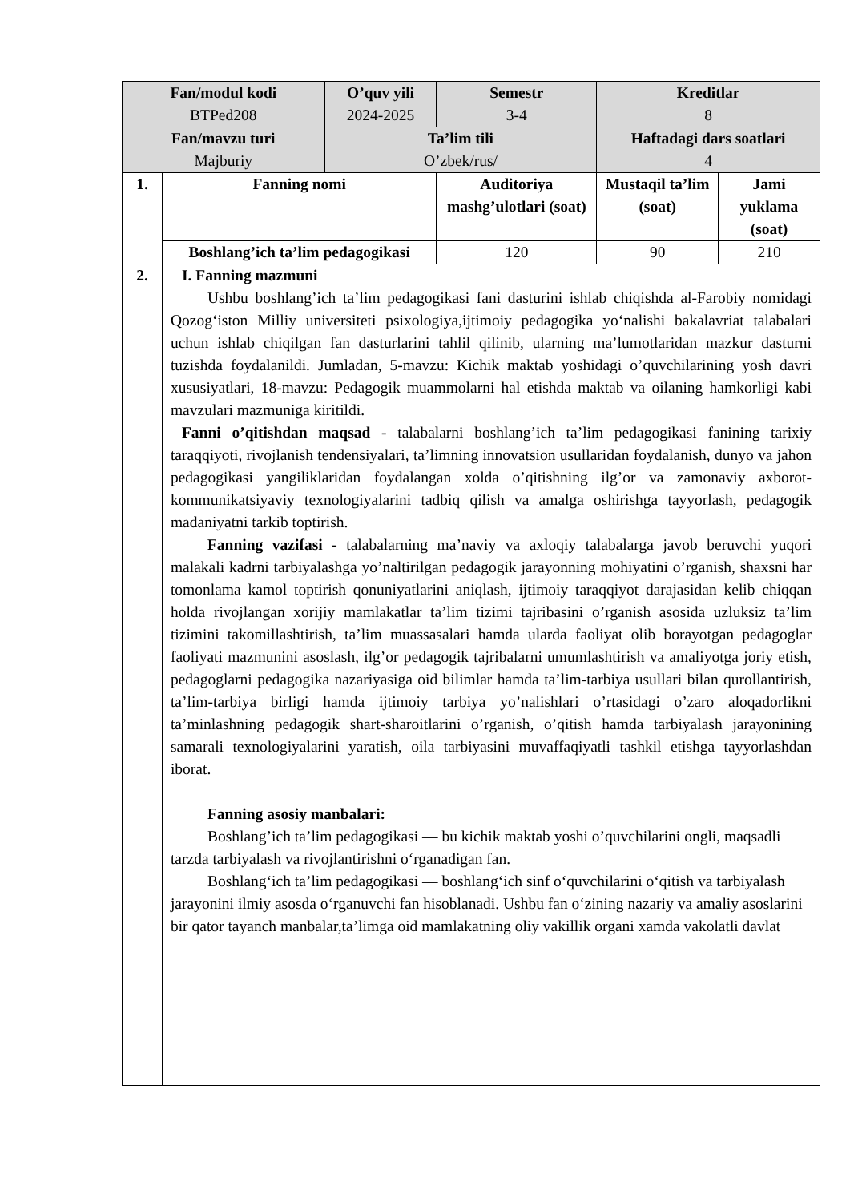| Fan/modul kodi BTPed208 | | O’quv yili 2024-2025 | Semestr 3-4 | Kreditlar 8 | |
| Fan/mavzu turi Majburiy | | Ta’lim tili O’zbek/rus/ | | Haftadagi dars soatlari 4 | |
| 1. | Fanning nomi | | Auditoriya mashg’ulotlari (soat) | Mustaqil ta’lim (soat) | Jami yuklama (soat) |
| | Boshlang’ich ta’lim pedagogikasi | | 120 | 90 | 210 |
| 2. | I. Fanning mazmuni Ushbu boshlang’ich ta’lim pedagogikasi fani dasturini ishlab chiqishda al-Farobiy nomidagi Qozog‘iston Milliy universiteti psixologiya,ijtimoiy pedagogika yo‘nalishi bakalavriat talabalari uchun ishlab chiqilgan fan dasturlarini tahlil qilinib, ularning ma’lumotlaridan mazkur dasturni tuzishda foydalanildi. Jumladan, 5-mavzu: Kichik maktab yoshidagi o’quvchilarining yosh davri xususiyatlari, 18-mavzu: Pedagogik muammolarni hal etishda maktab va oilaning hamkorligi kabi mavzulari mazmuniga kiritildi. Fanni o’qitishdan maqsad - talabalarni boshlang’ich ta’lim pedagogikasi fanining tarixiy taraqqiyoti, rivojlanish tendensiyalari, ta’limning innovatsion usullaridan foydalanish, dunyo va jahon pedagogikasi yangiliklaridan foydalangan xolda o’qitishning ilg’or va zamonaviy axborot-kommunikatsiyaviy texnologiyalarini tadbiq qilish va amalga oshirishga tayyorlash, pedagogik madaniyatni tarkib toptirish. Fanning vazifasi - talabalarning ma’naviy va axloqiy talabalarga javob beruvchi yuqori malakali kadrni tarbiyalashga yo’naltirilgan pedagogik jarayonning mohiyatini o’rganish, shaxsni har tomonlama kamol toptirish qonuniyatlarini aniqlash, ijtimoiy taraqqiyot darajasidan kelib chiqqan holda rivojlangan xorijiy mamlakatlar ta’lim tizimi tajribasini o’rganish asosida uzluksiz ta’lim tizimini takomillashtirish, ta’lim muassasalari hamda ularda faoliyat olib borayotgan pedagoglar faoliyati mazmunini asoslash, ilg’or pedagogik tajribalarni umumlashtirish va amaliyotga joriy etish, pedagoglarni pedagogika nazariyasiga oid bilimlar hamda ta’lim-tarbiya usullari bilan qurollantirish, ta’lim-tarbiya birligi hamda ijtimoiy tarbiya yo’nalishlari o’rtasidagi o’zaro aloqadorlikni ta’minlashning pedagogik shart-sharoitlarini o’rganish, o’qitish hamda tarbiyalash jarayonining samarali texnologiyalarini yaratish, oila tarbiyasini muvaffaqiyatli tashkil etishga tayyorlashdan iborat. Fanning asosiy manbalari: Boshlang’ich ta’lim pedagogikasi — bu kichik maktab yoshi o’quvchilarini ongli, maqsadli tarzda tarbiyalash va rivojlantirishni o‘rganadigan fan. Boshlang‘ich ta’lim pedagogikasi — boshlang‘ich sinf o‘quvchilarini o‘qitish va tarbiyalash jarayonini ilmiy asosda o‘rganuvchi fan hisoblanadi. Ushbu fan o‘zining nazariy va amaliy asoslarini bir qator tayanch manbalar,ta’limga oid mamlakatning oliy vakillik organi xamda vakolatli davlat | | | | |